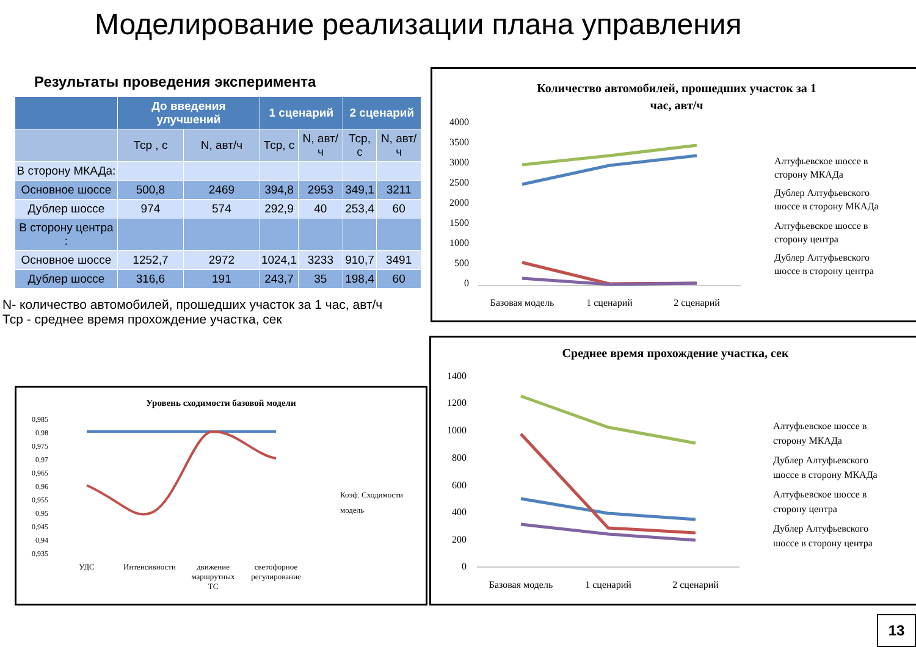Моделирование реализации плана управления
Результаты проведения эксперимента
| | До введения улучшений | | 1 сценарий | | 2 сценарий | |
| --- | --- | --- | --- | --- | --- | --- |
| | Тср , с | N, авт/ч | Тср, с | N, авт/ч | Тср, с | N, авт/ч |
| В сторону МКАДа: | | | | | | |
| Основное шоссе | 500,8 | 2469 | 394,8 | 2953 | 349,1 | 3211 |
| Дублер шоссе | 974 | 574 | 292,9 | 40 | 253,4 | 60 |
| В сторону центра : | | | | | | |
| Основное шоссе | 1252,7 | 2972 | 1024,1 | 3233 | 910,7 | 3491 |
| Дублер шоссе | 316,6 | 191 | 243,7 | 35 | 198,4 | 60 |
N- количество автомобилей, прошедших участок за 1 час, авт/ч
Тср - среднее время прохождение участка, сек
Количество автомобилей, прошедших участок за 1
час, авт/ч
4000
3500
3000
2500
2000
1500
1000
500
0
Базовая модель
1 сценарий
2 сценарий
Алтуфьевское шоссе в
сторону МКАДа
Дублер Алтуфьевского
шоссе в сторону МКАДа
Алтуфьевское шоссе в
сторону центра
Дублер Алтуфьевского
шоссе в сторону центра
Среднее время прохождение участка, сек
1400
1200
1000
800
600
400
200
0
Базовая модель
1 сценарий
2 сценарий
Алтуфьевское шоссе в
сторону МКАДа
Дублер Алтуфьевского
шоссе в сторону МКАДа
Алтуфьевское шоссе в
сторону центра
Дублер Алтуфьевского
шоссе в сторону центра
Уровень сходимости базовой модели
0,985
0,98
0,975
0,97
0,965
0,96
0,955
0,95
0,945
0,94
0,935
УДС
Интенсивности
движение
маршрутных
ТС
светофорное
регулирование
Коэф. Сходимости
модель
13